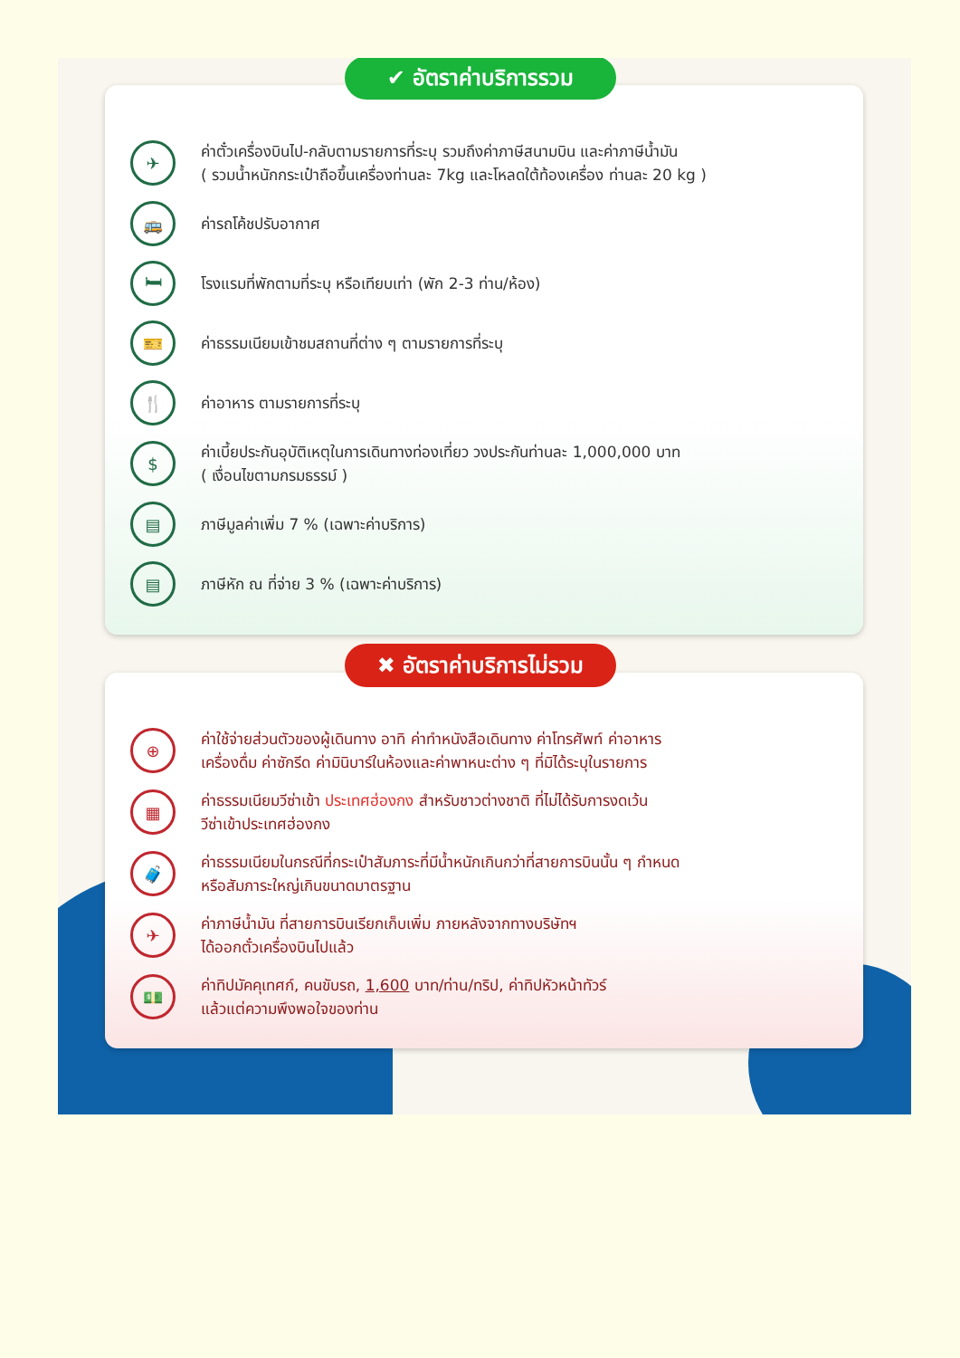✔ อัตราค่าบริการรวม
✈
ค่าตั๋วเครื่องบินไป-กลับตามรายการที่ระบุ รวมถึงค่าภาษีสนามบิน และค่าภาษีน้ำมัน
( รวมน้ำหนักกระเป๋าถือขึ้นเครื่องท่านละ 7kg และโหลดใต้ท้องเครื่อง ท่านละ 20 kg )
🚌
ค่ารถโค้ชปรับอากาศ
🛏
โรงแรมที่พักตามที่ระบุ หรือเทียบเท่า (พัก 2-3 ท่าน/ห้อง)
🎫
ค่าธรรมเนียมเข้าชมสถานที่ต่าง ๆ ตามรายการที่ระบุ
🍴
ค่าอาหาร ตามรายการที่ระบุ
$
ค่าเบี้ยประกันอุบัติเหตุในการเดินทางท่องเที่ยว วงประกันท่านละ 1,000,000 บาท
( เงื่อนไขตามกรมธรรม์ )
▤
ภาษีมูลค่าเพิ่ม 7 % (เฉพาะค่าบริการ)
▤
ภาษีหัก ณ ที่จ่าย 3 % (เฉพาะค่าบริการ)
✖ อัตราค่าบริการไม่รวม
⊕
ค่าใช้จ่ายส่วนตัวของผู้เดินทาง อาทิ ค่าทำหนังสือเดินทาง ค่าโทรศัพท์ ค่าอาหาร
เครื่องดื่ม ค่าซักรีด ค่ามินิบาร์ในห้องและค่าพาหนะต่าง ๆ ที่มิได้ระบุในรายการ
▦
ค่าธรรมเนียมวีซ่าเข้า ประเทศฮ่องกง สำหรับชาวต่างชาติ ที่ไม่ได้รับการงดเว้น
วีซ่าเข้าประเทศฮ่องกง
🧳
ค่าธรรมเนียมในกรณีที่กระเป๋าสัมภาระที่มีน้ำหนักเกินกว่าที่สายการบินนั้น ๆ กำหนด
หรือสัมภาระใหญ่เกินขนาดมาตรฐาน
✈
ค่าภาษีน้ำมัน ที่สายการบินเรียกเก็บเพิ่ม ภายหลังจากทางบริษัทฯ
ได้ออกตั๋วเครื่องบินไปแล้ว
💵
ค่าทิปมัคคุเทศก์, คนขับรถ, 1,600 บาท/ท่าน/ทริป, ค่าทิปหัวหน้าทัวร์
แล้วแต่ความพึงพอใจของท่าน